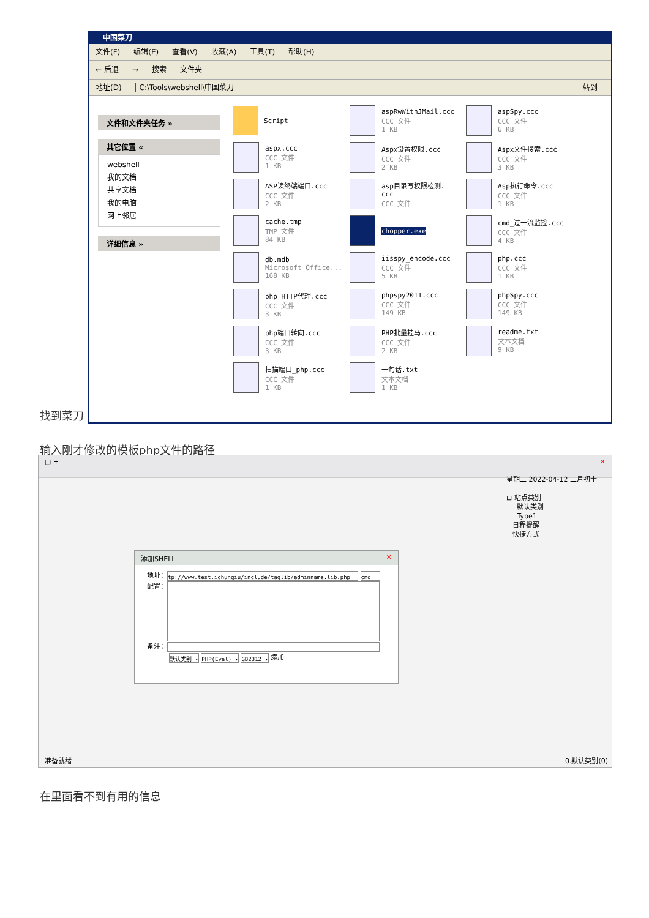中国菜刀
文件(F) 编辑(E) 查看(V) 收藏(A) 工具(T) 帮助(H)
← 后退 → 搜索 文件夹
地址(D) C:\Tools\webshell\中国菜刀 转到
文件和文件夹任务 »
其它位置 «
webshell
我的文档
共享文档
我的电脑
网上邻居
详细信息 »
Script
aspRwWithJMail.ccc
CCC 文件
1 KB
aspSpy.ccc
CCC 文件
6 KB
aspx.ccc
CCC 文件
1 KB
Aspx设置权限.ccc
CCC 文件
2 KB
Aspx文件搜索.ccc
CCC 文件
3 KB
ASP读终端端口.ccc
CCC 文件
2 KB
asp目录写权限检测.
ccc
CCC 文件
Asp执行命令.ccc
CCC 文件
1 KB
cache.tmp
TMP 文件
84 KB
chopper.exe
cmd_过一流监控.ccc
CCC 文件
4 KB
db.mdb
Microsoft Office...
168 KB
iisspy_encode.ccc
CCC 文件
5 KB
php.ccc
CCC 文件
1 KB
php_HTTP代理.ccc
CCC 文件
3 KB
phpspy2011.ccc
CCC 文件
149 KB
phpSpy.ccc
CCC 文件
149 KB
php端口转向.ccc
CCC 文件
3 KB
PHP批量挂马.ccc
CCC 文件
2 KB
readme.txt
文本文档
9 KB
扫描端口_php.ccc
CCC 文件
1 KB
一句话.txt
文本文档
1 KB
找到菜刀
输入刚才修改的模板php文件的路径
▢ + ✕
星期二 2022-04-12 二月初十
⊟ 站点类别
默认类别
Type1
日程提醒
快捷方式
添加SHELL ✕
地址： tp://www.test.ichunqiu/include/taglib/adminname.lib.php cmd
配置：
备注：
默认类别 ▾ PHP(Eval) ▾ GB2312 ▾ 添加
准备就绪 0.默认类别(0)
在里面看不到有用的信息